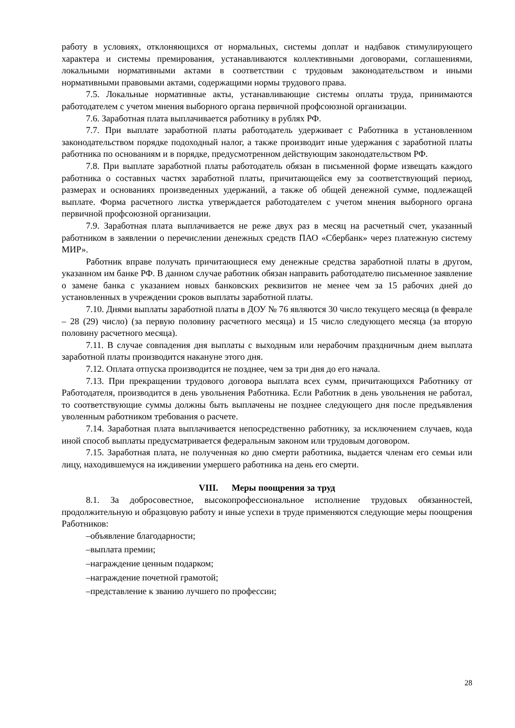работу в условиях, отклоняющихся от нормальных, системы доплат и надбавок стимулирующего характера и системы премирования, устанавливаются коллективными договорами, соглашениями, локальными нормативными актами в соответствии с трудовым законодательством и иными нормативными правовыми актами, содержащими нормы трудового права.
7.5. Локальные нормативные акты, устанавливающие системы оплаты труда, принимаются работодателем с учетом мнения выборного органа первичной профсоюзной организации.
7.6. Заработная плата выплачивается работнику в рублях РФ.
7.7. При выплате заработной платы работодатель удерживает с Работника в установленном законодательством порядке подоходный налог, а также производит иные удержания с заработной платы работника по основаниям и в порядке, предусмотренном действующим законодательством РФ.
7.8. При выплате заработной платы работодатель обязан в письменной форме извещать каждого работника о составных частях заработной платы, причитающейся ему за соответствующий период, размерах и основаниях произведенных удержаний, а также об общей денежной сумме, подлежащей выплате. Форма расчетного листка утверждается работодателем с учетом мнения выборного органа первичной профсоюзной организации.
7.9. Заработная плата выплачивается не реже двух раз в месяц на расчетный счет, указанный работником в заявлении о перечислении денежных средств ПАО «Сбербанк» через платежную систему МИР».
Работник вправе получать причитающиеся ему денежные средства заработной платы в другом, указанном им банке РФ. В данном случае работник обязан направить работодателю письменное заявление о замене банка с указанием новых банковских реквизитов не менее чем за 15 рабочих дней до установленных в учреждении сроков выплаты заработной платы.
7.10. Днями выплаты заработной платы в ДОУ № 76 являются 30 число текущего месяца (в феврале – 28 (29) число) (за первую половину расчетного месяца) и 15 число следующего месяца (за вторую половину расчетного месяца).
7.11. В случае совпадения дня выплаты с выходным или нерабочим праздничным днем выплата заработной платы производится накануне этого дня.
7.12. Оплата отпуска производится не позднее, чем за три дня до его начала.
7.13. При прекращении трудового договора выплата всех сумм, причитающихся Работнику от Работодателя, производится в день увольнения Работника. Если Работник в день увольнения не работал, то соответствующие суммы должны быть выплачены не позднее следующего дня после предъявления уволенным работником требования о расчете.
7.14. Заработная плата выплачивается непосредственно работнику, за исключением случаев, кода иной способ выплаты предусматривается федеральным законом или трудовым договором.
7.15. Заработная плата, не полученная ко дню смерти работника, выдается членам его семьи или лицу, находившемуся на иждивении умершего работника на день его смерти.
VIII. Меры поощрения за труд
8.1. За добросовестное, высокопрофессиональное исполнение трудовых обязанностей, продолжительную и образцовую работу и иные успехи в труде применяются следующие меры поощрения Работников:
–объявление благодарности;
–выплата премии;
–награждение ценным подарком;
–награждение почетной грамотой;
–представление к званию лучшего по профессии;
28